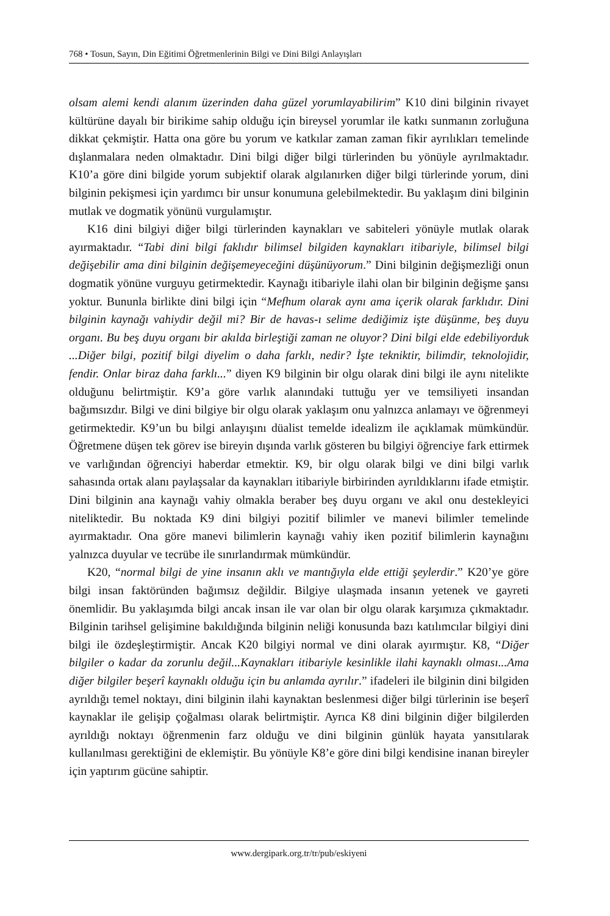768 • Tosun, Sayın, Din Eğitimi Öğretmenlerinin Bilgi ve Dini Bilgi Anlayışları
olsam alemi kendi alanım üzerinden daha güzel yorumlayabilirim” K10 dini bilginin rivayet kültürüne dayalı bir birikime sahip olduğu için bireysel yorumlar ile katkı sunmanın zorluğuna dikkat çekmiştir. Hatta ona göre bu yorum ve katkılar zaman zaman fikir ayrılıkları temelinde dışlanmalara neden olmaktadır. Dini bilgi diğer bilgi türlerinden bu yönüyle ayrılmaktadır. K10’a göre dini bilgide yorum subjektif olarak algılanırken diğer bilgi türlerinde yorum, dini bilginin pekişmesi için yardımcı bir unsur konumuna gelebilmektedir. Bu yaklaşım dini bilginin mutlak ve dogmatik yönünü vurgulamıştır.
K16 dini bilgiyi diğer bilgi türlerinden kaynakları ve sabiteleri yönüyle mutlak olarak ayırmaktadır. “Tabi dini bilgi faklıdır bilimsel bilgiden kaynakları itibariyle, bilimsel bilgi değişebilir ama dini bilginin değişemeyeceğini düşünüyorum.” Dini bilginin değişmezliği onun dogmatik yönüne vurguyu getirmektedir. Kaynağı itibariyle ilahi olan bir bilginin değişme şansı yoktur. Bununla birlikte dini bilgi için “Mefhum olarak aynı ama içerik olarak farklıdır. Dini bilginin kaynağı vahiydir değil mi? Bir de havas-ı selime dediğimiz işte düşünme, beş duyu organı. Bu beş duyu organı bir akılda birleştiği zaman ne oluyor? Dini bilgi elde edebiliyorduk ...Diğer bilgi, pozitif bilgi diyelim o daha farklı, nedir? İşte tekniktir, bilimdir, teknolojidir, fendir. Onlar biraz daha farklı...” diyen K9 bilginin bir olgu olarak dini bilgi ile aynı nitelikte olduğunu belirtmiştir. K9’a göre varlık alanındaki tuttuğu yer ve temsiliyeti insandan bağımsızdır. Bilgi ve dini bilgiye bir olgu olarak yaklaşım onu yalnızca anlamayı ve öğrenmeyi getirmektedir. K9’un bu bilgi anlayışını düalist temelde idealizm ile açıklamak mümkündür. Öğretmene düşen tek görev ise bireyin dışında varlık gösteren bu bilgiyi öğrenciye fark ettirmek ve varlığından öğrenciyi haberdar etmektir. K9, bir olgu olarak bilgi ve dini bilgi varlık sahasında ortak alanı paylaşsalar da kaynakları itibariyle birbirinden ayrıldıklarını ifade etmiştir. Dini bilginin ana kaynağı vahiy olmakla beraber beş duyu organı ve akıl onu destekleyici niteliktedir. Bu noktada K9 dini bilgiyi pozitif bilimler ve manevi bilimler temelinde ayırmaktadır. Ona göre manevi bilimlerin kaynağı vahiy iken pozitif bilimlerin kaynağını yalnızca duyular ve tecrübe ile sınırlandırmak mümkündür.
K20, “normal bilgi de yine insanın aklı ve mantığıyla elde ettiği şeylerdir.” K20’ye göre bilgi insan faktöründen bağımsız değildir. Bilgiye ulaşmada insanın yetenek ve gayreti önemlidir. Bu yaklaşımda bilgi ancak insan ile var olan bir olgu olarak karşımıza çıkmaktadır. Bilginin tarihsel gelişimine bakıldığında bilginin neliği konusunda bazı katılımcılar bilgiyi dini bilgi ile özdeşleştirmiştir. Ancak K20 bilgiyi normal ve dini olarak ayırmıştır. K8, “Diğer bilgiler o kadar da zorunlu değil...Kaynakları itibariyle kesinlikle ilahi kaynaklı olması...Ama diğer bilgiler beşerî kaynaklı olduğu için bu anlamda ayrılır.” ifadeleri ile bilginin dini bilgiden ayrıldığı temel noktayı, dini bilginin ilahi kaynaktan beslenmesi diğer bilgi türlerinin ise beşerî kaynaklar ile gelişip çoğalması olarak belirtmiştir. Ayrıca K8 dini bilginin diğer bilgilerden ayrıldığı noktayı öğrenmenin farz olduğu ve dini bilginin günlük hayata yansıtılarak kullanılması gerektiğini de eklemiştir. Bu yönüyle K8’e göre dini bilgi kendisine inanan bireyler için yaptırım gücüne sahiptir.
www.dergipark.org.tr/tr/pub/eskiyeni